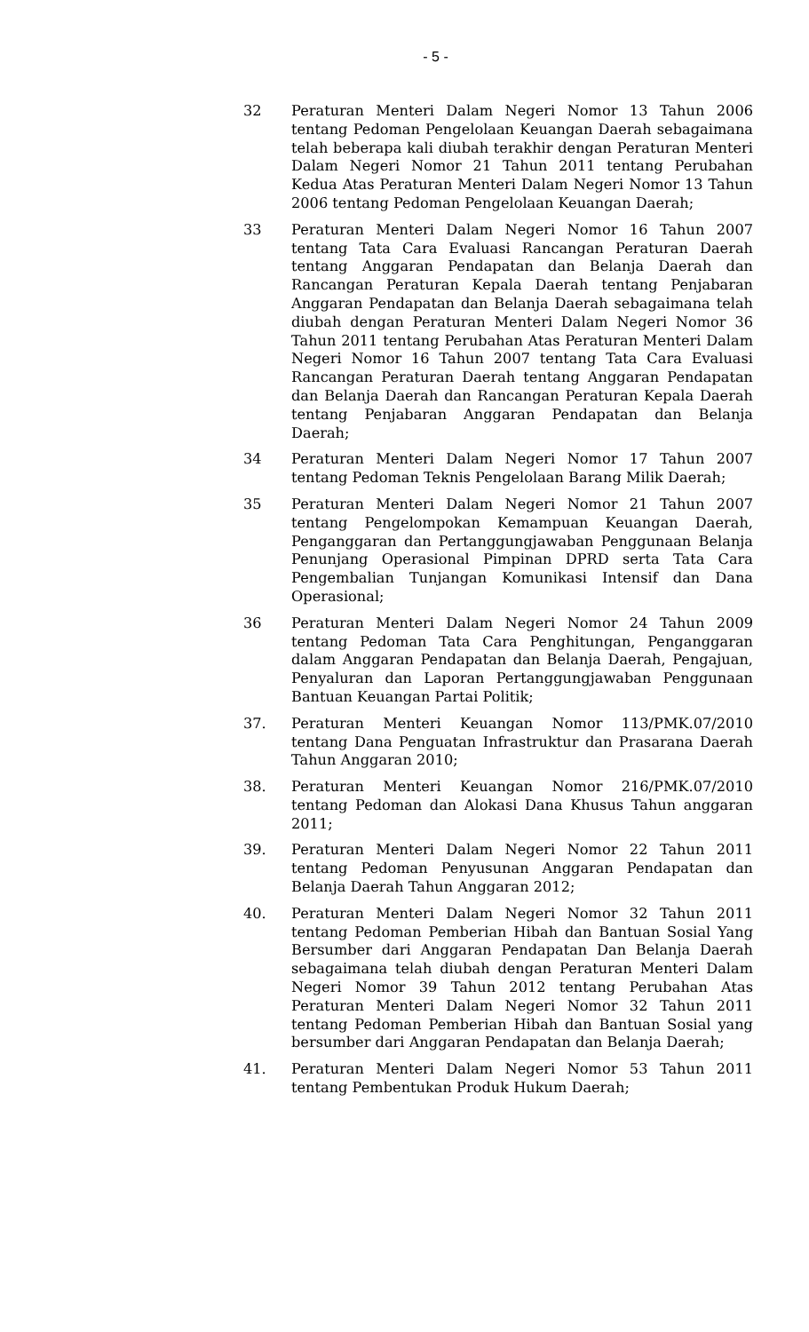- 5 -
32 Peraturan Menteri Dalam Negeri Nomor 13 Tahun 2006 tentang Pedoman Pengelolaan Keuangan Daerah sebagaimana telah beberapa kali diubah terakhir dengan Peraturan Menteri Dalam Negeri Nomor 21 Tahun 2011 tentang Perubahan Kedua Atas Peraturan Menteri Dalam Negeri Nomor 13 Tahun 2006 tentang Pedoman Pengelolaan Keuangan Daerah;
33 Peraturan Menteri Dalam Negeri Nomor 16 Tahun 2007 tentang Tata Cara Evaluasi Rancangan Peraturan Daerah tentang Anggaran Pendapatan dan Belanja Daerah dan Rancangan Peraturan Kepala Daerah tentang Penjabaran Anggaran Pendapatan dan Belanja Daerah sebagaimana telah diubah dengan Peraturan Menteri Dalam Negeri Nomor 36 Tahun 2011 tentang Perubahan Atas Peraturan Menteri Dalam Negeri Nomor 16 Tahun 2007 tentang Tata Cara Evaluasi Rancangan Peraturan Daerah tentang Anggaran Pendapatan dan Belanja Daerah dan Rancangan Peraturan Kepala Daerah tentang Penjabaran Anggaran Pendapatan dan Belanja Daerah;
34 Peraturan Menteri Dalam Negeri Nomor 17 Tahun 2007 tentang Pedoman Teknis Pengelolaan Barang Milik Daerah;
35 Peraturan Menteri Dalam Negeri Nomor 21 Tahun 2007 tentang Pengelompokan Kemampuan Keuangan Daerah, Penganggaran dan Pertanggungjawaban Penggunaan Belanja Penunjang Operasional Pimpinan DPRD serta Tata Cara Pengembalian Tunjangan Komunikasi Intensif dan Dana Operasional;
36 Peraturan Menteri Dalam Negeri Nomor 24 Tahun 2009 tentang Pedoman Tata Cara Penghitungan, Penganggaran dalam Anggaran Pendapatan dan Belanja Daerah, Pengajuan, Penyaluran dan Laporan Pertanggungjawaban Penggunaan Bantuan Keuangan Partai Politik;
37. Peraturan Menteri Keuangan Nomor 113/PMK.07/2010 tentang Dana Penguatan Infrastruktur dan Prasarana Daerah Tahun Anggaran 2010;
38. Peraturan Menteri Keuangan Nomor 216/PMK.07/2010 tentang Pedoman dan Alokasi Dana Khusus Tahun anggaran 2011;
39. Peraturan Menteri Dalam Negeri Nomor 22 Tahun 2011 tentang Pedoman Penyusunan Anggaran Pendapatan dan Belanja Daerah Tahun Anggaran 2012;
40. Peraturan Menteri Dalam Negeri Nomor 32 Tahun 2011 tentang Pedoman Pemberian Hibah dan Bantuan Sosial Yang Bersumber dari Anggaran Pendapatan Dan Belanja Daerah sebagaimana telah diubah dengan Peraturan Menteri Dalam Negeri Nomor 39 Tahun 2012 tentang Perubahan Atas Peraturan Menteri Dalam Negeri Nomor 32 Tahun 2011 tentang Pedoman Pemberian Hibah dan Bantuan Sosial yang bersumber dari Anggaran Pendapatan dan Belanja Daerah;
41. Peraturan Menteri Dalam Negeri Nomor 53 Tahun 2011 tentang Pembentukan Produk Hukum Daerah;